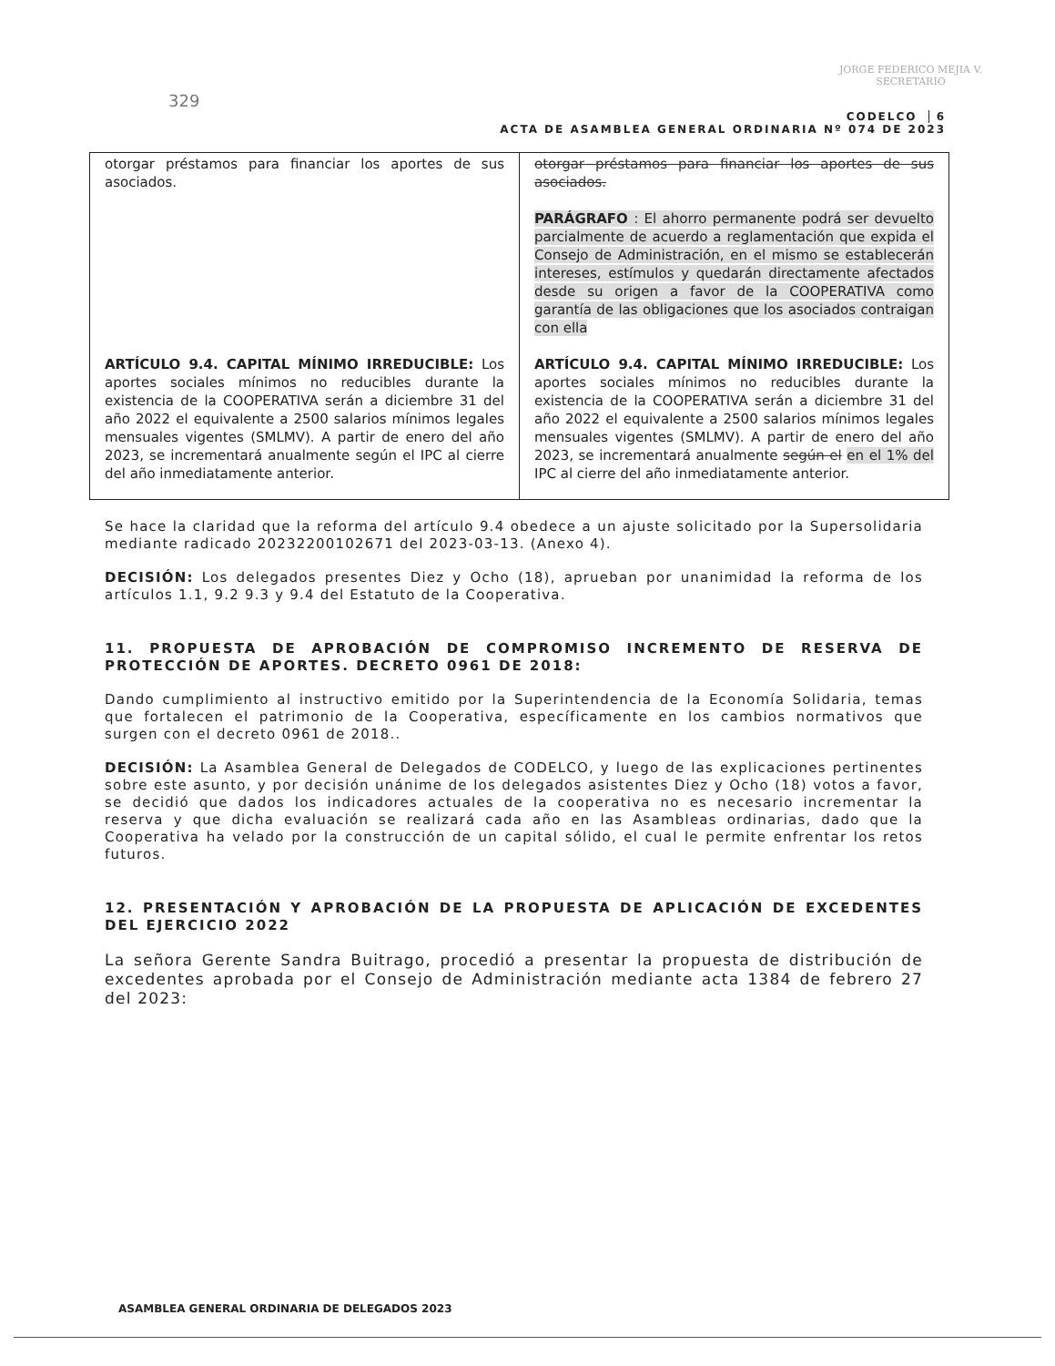JORGE FEDERICO MEJIA V.
SECRETARIO
329
CODELCO 6
ACTA DE ASAMBLEA GENERAL ORDINARIA Nº 074 DE 2023
| otorgar préstamos para financiar los aportes de sus asociados. ARTÍCULO 9.4. CAPITAL MÍNIMO IRREDUCIBLE: Los aportes sociales mínimos no reducibles durante la existencia de la COOPERATIVA serán a diciembre 31 del año 2022 el equivalente a 2500 salarios mínimos legales mensuales vigentes (SMLMV). A partir de enero del año 2023, se incrementará anualmente según el IPC al cierre del año inmediatamente anterior. | otorgar préstamos para financiar los aportes de sus asociados. PARÁGRAFO : El ahorro permanente podrá ser devuelto parcialmente de acuerdo a reglamentación que expida el Consejo de Administración, en el mismo se establecerán intereses, estímulos y quedarán directamente afectados desde su origen a favor de la COOPERATIVA como garantía de las obligaciones que los asociados contraigan con ella ARTÍCULO 9.4. CAPITAL MÍNIMO IRREDUCIBLE: Los aportes sociales mínimos no reducibles durante la existencia de la COOPERATIVA serán a diciembre 31 del año 2022 el equivalente a 2500 salarios mínimos legales mensuales vigentes (SMLMV). A partir de enero del año 2023, se incrementará anualmente según el en el 1% del IPC al cierre del año inmediatamente anterior. |
Se hace la claridad que la reforma del artículo 9.4 obedece a un ajuste solicitado por la Supersolidaria mediante radicado 20232200102671 del 2023-03-13. (Anexo 4).
DECISIÓN: Los delegados presentes Diez y Ocho (18), aprueban por unanimidad la reforma de los artículos 1.1, 9.2 9.3 y 9.4 del Estatuto de la Cooperativa.
11. PROPUESTA DE APROBACIÓN DE COMPROMISO INCREMENTO DE RESERVA DE PROTECCIÓN DE APORTES. DECRETO 0961 DE 2018:
Dando cumplimiento al instructivo emitido por la Superintendencia de la Economía Solidaria, temas que fortalecen el patrimonio de la Cooperativa, específicamente en los cambios normativos que surgen con el decreto 0961 de 2018..
DECISIÓN: La Asamblea General de Delegados de CODELCO, y luego de las explicaciones pertinentes sobre este asunto, y por decisión unánime de los delegados asistentes Diez y Ocho (18) votos a favor, se decidió que dados los indicadores actuales de la cooperativa no es necesario incrementar la reserva y que dicha evaluación se realizará cada año en las Asambleas ordinarias, dado que la Cooperativa ha velado por la construcción de un capital sólido, el cual le permite enfrentar los retos futuros.
12. PRESENTACIÓN Y APROBACIÓN DE LA PROPUESTA DE APLICACIÓN DE EXCEDENTES DEL EJERCICIO 2022
La señora Gerente Sandra Buitrago, procedió a presentar la propuesta de distribución de excedentes aprobada por el Consejo de Administración mediante acta 1384 de febrero 27 del 2023:
ASAMBLEA GENERAL ORDINARIA DE DELEGADOS 2023